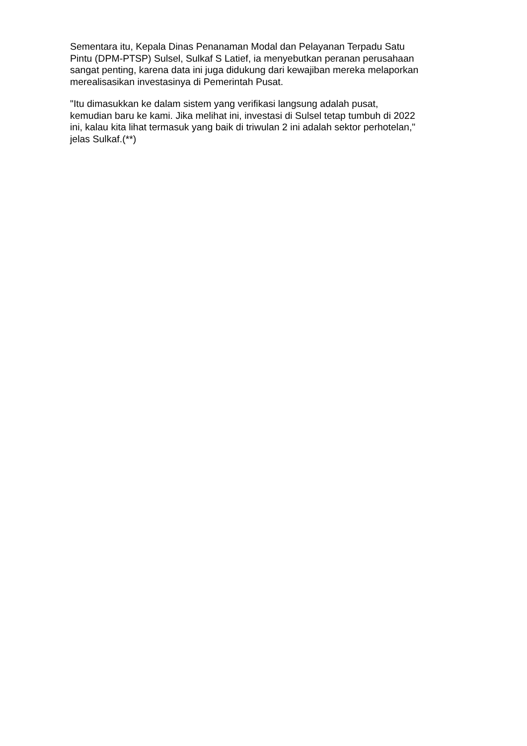Sementara itu, Kepala Dinas Penanaman Modal dan Pelayanan Terpadu Satu
Pintu (DPM-PTSP) Sulsel, Sulkaf S Latief, ia menyebutkan peranan perusahaan
sangat penting, karena data ini juga didukung dari kewajiban mereka melaporkan
merealisasikan investasinya di Pemerintah Pusat.
"Itu dimasukkan ke dalam sistem yang verifikasi langsung adalah pusat,
kemudian baru ke kami. Jika melihat ini, investasi di Sulsel tetap tumbuh di 2022
ini, kalau kita lihat termasuk yang baik di triwulan 2 ini adalah sektor perhotelan,"
jelas Sulkaf.(**)